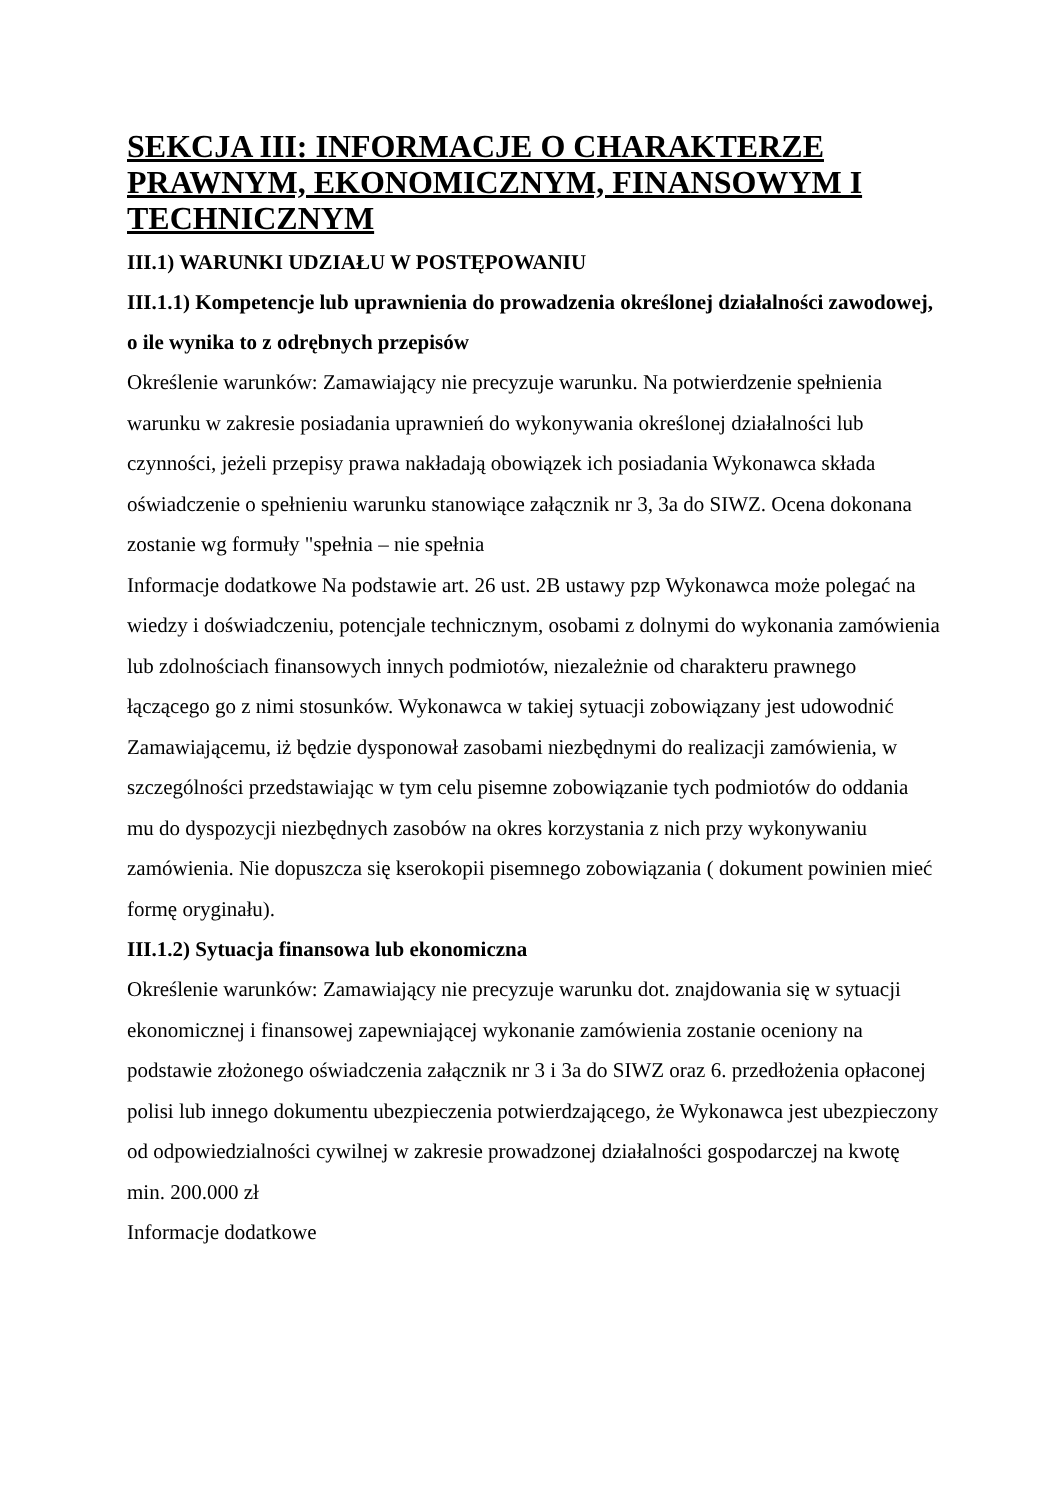SEKCJA III: INFORMACJE O CHARAKTERZE PRAWNYM, EKONOMICZNYM, FINANSOWYM I TECHNICZNYM
III.1) WARUNKI UDZIAŁU W POSTĘPOWANIU
III.1.1) Kompetencje lub uprawnienia do prowadzenia określonej działalności zawodowej, o ile wynika to z odrębnych przepisów
Określenie warunków: Zamawiający nie precyzuje warunku. Na potwierdzenie spełnienia warunku w zakresie posiadania uprawnień do wykonywania określonej działalności lub czynności, jeżeli przepisy prawa nakładają obowiązek ich posiadania Wykonawca składa oświadczenie o spełnieniu warunku stanowiące załącznik nr 3, 3a do SIWZ. Ocena dokonana zostanie wg formuły "spełnia – nie spełnia
Informacje dodatkowe Na podstawie art. 26 ust. 2B ustawy pzp Wykonawca może polegać na wiedzy i doświadczeniu, potencjale technicznym, osobami z dolnymi do wykonania zamówienia lub zdolnościach finansowych innych podmiotów, niezależnie od charakteru prawnego łączącego go z nimi stosunków. Wykonawca w takiej sytuacji zobowiązany jest udowodnić Zamawiającemu, iż będzie dysponował zasobami niezbędnymi do realizacji zamówienia, w szczególności przedstawiając w tym celu pisemne zobowiązanie tych podmiotów do oddania mu do dyspozycji niezbędnych zasobów na okres korzystania z nich przy wykonywaniu zamówienia. Nie dopuszcza się kserokopii pisemnego zobowiązania ( dokument powinien mieć formę oryginału).
III.1.2) Sytuacja finansowa lub ekonomiczna
Określenie warunków: Zamawiający nie precyzuje warunku dot. znajdowania się w sytuacji ekonomicznej i finansowej zapewniającej wykonanie zamówienia zostanie oceniony na podstawie złożonego oświadczenia załącznik nr 3 i 3a do SIWZ oraz 6. przedłożenia opłaconej polisi lub innego dokumentu ubezpieczenia potwierdzającego, że Wykonawca jest ubezpieczony od odpowiedzialności cywilnej w zakresie prowadzonej działalności gospodarczej na kwotę min. 200.000 zł
Informacje dodatkowe